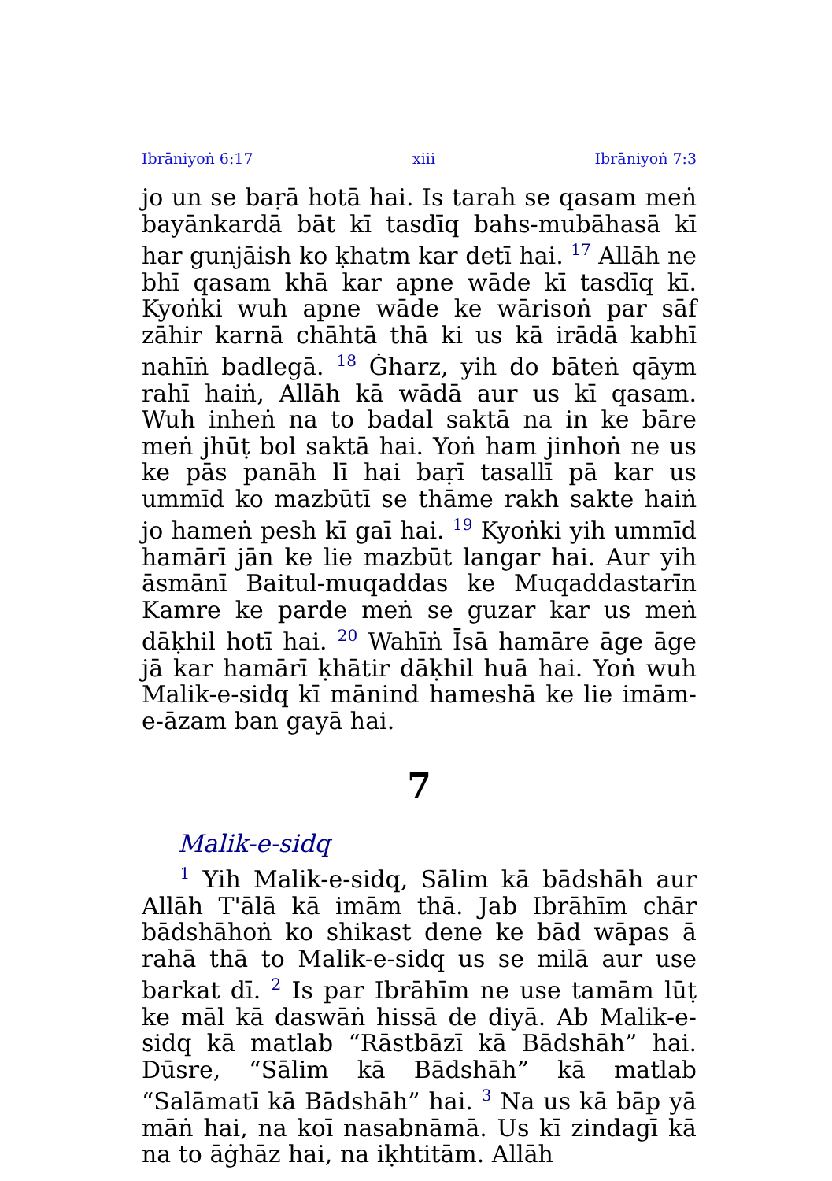Ibrāniyoṅ 6:17 xiii Ibrāniyoṅ 7:3
jo un se baṛā hotā hai. Is tarah se qasam meṅ bayānkardā bāt kī tasdīq bahs-mubāhasā kī har gunjāish ko ḳhatm kar detī hai. <sup>17</sup> Allāh ne bhī qasam khā kar apne wāde kī tasdīq kī. Kyoṅki wuh apne wāde ke wārisoṅ par sāf zāhir karnā chāhtā thā ki us kā irādā kabhī nahīṅ badlegā. <sup>18</sup> Ġharz, yih do bāteṅ qāym rahī haiṅ, Allāh kā wādā aur us kī qasam. Wuh inheṅ na to badal saktā na in ke bāre meṅ jhūṭ bol saktā hai. Yoṅ ham jinhoṅ ne us ke pās panāh lī hai baṛī tasallī pā kar us ummīd ko mazbūtī se thāme rakh sakte haiṅ jo hameṅ pesh kī gaī hai. <sup>19</sup> Kyoṅki yih ummīd hamārī jān ke lie mazbūt langar hai. Aur yih āsmānī Baitul-muqaddas ke Muqaddastarīn Kamre ke parde meṅ se guzar kar us meṅ dāḳhil hotī hai. <sup>20</sup> Wahīṅ Īsā hamāre āge āge jā kar hamārī ḳhātir dāḳhil huā hai. Yoṅ wuh Malik-e-sidq kī mānind hameshā ke lie imām-e-āzam ban gayā hai.
7
Malik-e-sidq
<sup>1</sup> Yih Malik-e-sidq, Sālim kā bādshāh aur Allāh T'ālā kā imām thā. Jab Ibrāhīm chār bādshāhoṅ ko shikast dene ke bād wāpas ā rahā thā to Malik-e-sidq us se milā aur use barkat dī. <sup>2</sup> Is par Ibrāhīm ne use tamām lūṭ ke māl kā daswāṅ hissā de diyā. Ab Malik-e-sidq kā matlab “Rāstbāzī kā Bādshāh” hai. Dūsre, “Sālim kā Bādshāh” kā matlab “Salāmatī kā Bādshāh” hai. <sup>3</sup> Na us kā bāp yā māṅ hai, na koī nasabnāmā. Us kī zindagī kā na to āġhāz hai, na iḳhtitām. Allāh